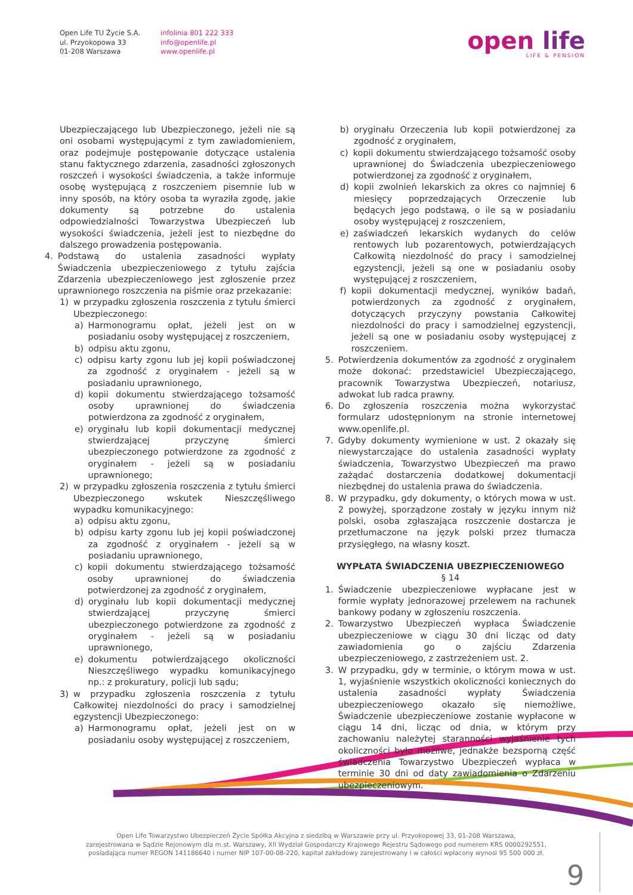Open Life TU Życie S.A.
ul. Przyokopowa 33
01-208 Warszawa
infolinia 801 222 333
info@openlife.pl
www.openlife.pl
open life
LIFE & PENSION
Ubezpieczającego lub Ubezpieczonego, jeżeli nie są oni osobami występującymi z tym zawiadomieniem, oraz podejmuje postępowanie dotyczące ustalenia stanu faktycznego zdarzenia, zasadności zgłoszonych roszczeń i wysokości świadczenia, a także informuje osobę występującą z roszczeniem pisemnie lub w inny sposób, na który osoba ta wyraziła zgodę, jakie dokumenty są potrzebne do ustalenia odpowiedzialności Towarzystwa Ubezpieczeń lub wysokości świadczenia, jeżeli jest to niezbędne do dalszego prowadzenia postępowania.
4. Podstawą do ustalenia zasadności wypłaty Świadczenia ubezpieczeniowego z tytułu zajścia Zdarzenia ubezpieczeniowego jest zgłoszenie przez uprawnionego roszczenia na piśmie oraz przekazanie:
1) w przypadku zgłoszenia roszczenia z tytułu śmierci Ubezpieczonego:
a) Harmonogramu opłat, jeżeli jest on w posiadaniu osoby występującej z roszczeniem,
b) odpisu aktu zgonu,
c) odpisu karty zgonu lub jej kopii poświadczonej za zgodność z oryginałem - jeżeli są w posiadaniu uprawnionego,
d) kopii dokumentu stwierdzającego tożsamość osoby uprawnionej do świadczenia potwierdzona za zgodność z oryginałem,
e) oryginału lub kopii dokumentacji medycznej stwierdzającej przyczynę śmierci ubezpieczonego potwierdzone za zgodność z oryginałem - jeżeli są w posiadaniu uprawnionego;
2) w przypadku zgłoszenia roszczenia z tytułu śmierci Ubezpieczonego wskutek Nieszczęśliwego wypadku komunikacyjnego:
a) odpisu aktu zgonu,
b) odpisu karty zgonu lub jej kopii poświadczonej za zgodność z oryginałem - jeżeli są w posiadaniu uprawnionego,
c) kopii dokumentu stwierdzającego tożsamość osoby uprawnionej do świadczenia potwierdzonej za zgodność z oryginałem,
d) oryginału lub kopii dokumentacji medycznej stwierdzającej przyczynę śmierci ubezpieczonego potwierdzone za zgodność z oryginałem - jeżeli są w posiadaniu uprawnionego,
e) dokumentu potwierdzającego okoliczności Nieszczęśliwego wypadku komunikacyjnego np.: z prokuratury, policji lub sądu;
3) w przypadku zgłoszenia roszczenia z tytułu Całkowitej niezdolności do pracy i samodzielnej egzystencji Ubezpieczonego:
a) Harmonogramu opłat, jeżeli jest on w posiadaniu osoby występującej z roszczeniem,
b) oryginału Orzeczenia lub kopii potwierdzonej za zgodność z oryginałem,
c) kopii dokumentu stwierdzającego tożsamość osoby uprawnionej do Świadczenia ubezpieczeniowego potwierdzonej za zgodność z oryginałem,
d) kopii zwolnień lekarskich za okres co najmniej 6 miesięcy poprzedzających Orzeczenie lub będących jego podstawą, o ile są w posiadaniu osoby występującej z roszczeniem,
e) zaświadczeń lekarskich wydanych do celów rentowych lub pozarentowych, potwierdzających Całkowitą niezdolność do pracy i samodzielnej egzystencji, jeżeli są one w posiadaniu osoby występującej z roszczeniem,
f) kopii dokumentacji medycznej, wyników badań, potwierdzonych za zgodność z oryginałem, dotyczących przyczyny powstania Całkowitej niezdolności do pracy i samodzielnej egzystencji, jeżeli są one w posiadaniu osoby występującej z roszczeniem.
5. Potwierdzenia dokumentów za zgodność z oryginałem może dokonać: przedstawiciel Ubezpieczającego, pracownik Towarzystwa Ubezpieczeń, notariusz, adwokat lub radca prawny.
6. Do zgłoszenia roszczenia można wykorzystać formularz udostępnionym na stronie internetowej www.openlife.pl.
7. Gdyby dokumenty wymienione w ust. 2 okazały się niewystarczające do ustalenia zasadności wypłaty świadczenia, Towarzystwo Ubezpieczeń ma prawo zażądać dostarczenia dodatkowej dokumentacji niezbędnej do ustalenia prawa do świadczenia.
8. W przypadku, gdy dokumenty, o których mowa w ust. 2 powyżej, sporządzone zostały w języku innym niż polski, osoba zgłaszająca roszczenie dostarcza je przetłumaczone na język polski przez tłumacza przysięgłego, na własny koszt.
WYPŁATA ŚWIADCZENIA UBEZPIECZENIOWEGO
§ 14
1. Świadczenie ubezpieczeniowe wypłacane jest w formie wypłaty jednorazowej przelewem na rachunek bankowy podany w zgłoszeniu roszczenia.
2. Towarzystwo Ubezpieczeń wypłaca Świadczenie ubezpieczeniowe w ciągu 30 dni licząc od daty zawiadomienia go o zajściu Zdarzenia ubezpieczeniowego, z zastrzeżeniem ust. 2.
3. W przypadku, gdy w terminie, o którym mowa w ust. 1, wyjaśnienie wszystkich okoliczności koniecznych do ustalenia zasadności wypłaty Świadczenia ubezpieczeniowego okazało się niemożliwe, Świadczenie ubezpieczeniowe zostanie wypłacone w ciągu 14 dni, licząc od dnia, w którym przy zachowaniu należytej staranności wyjaśnienie tych okoliczności było możliwe, jednakże bezsporną część świadczenia Towarzystwo Ubezpieczeń wypłaca w terminie 30 dni od daty zawiadomienia o Zdarzeniu ubezpieczeniowym.
Open Life Towarzystwo Ubezpieczeń Życie Spółka Akcyjna z siedzibą w Warszawie przy ul. Przyokopowej 33, 01-208 Warszawa,
zarejestrowana w Sądzie Rejonowym dla m.st. Warszawy, XII Wydział Gospodarczy Krajowego Rejestru Sądowego pod numerem KRS 0000292551,
posiadająca numer REGON 141186640 i numer NIP 107-00-08-220, kapitał zakładowy zarejestrowany i w całości wpłacony wynosi 95 500 000 zł.
9